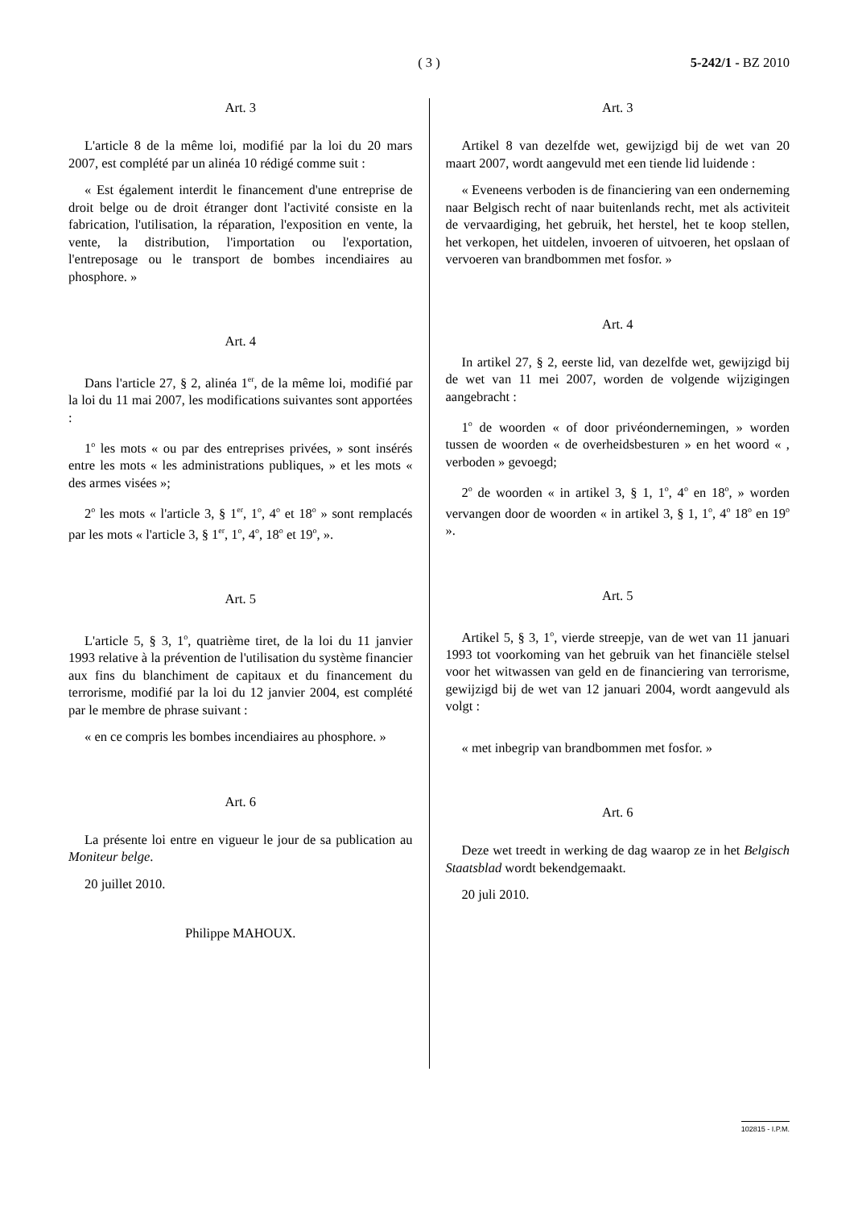( 3 )
5-242/1 - BZ 2010
Art. 3
L'article 8 de la même loi, modifié par la loi du 20 mars 2007, est complété par un alinéa 10 rédigé comme suit :
« Est également interdit le financement d'une entreprise de droit belge ou de droit étranger dont l'activité consiste en la fabrication, l'utilisation, la réparation, l'exposition en vente, la vente, la distribution, l'importation ou l'exportation, l'entreposage ou le transport de bombes incendiaires au phosphore. »
Art. 4
Dans l'article 27, § 2, alinéa 1<sup>er</sup>, de la même loi, modifié par la loi du 11 mai 2007, les modifications suivantes sont apportées :
1<sup>o</sup> les mots « ou par des entreprises privées, » sont insérés entre les mots « les administrations publiques, » et les mots « des armes visées »;
2<sup>o</sup> les mots « l'article 3, § 1<sup>er</sup>, 1<sup>o</sup>, 4<sup>o</sup> et 18<sup>o</sup> » sont remplacés par les mots « l'article 3, § 1<sup>er</sup>, 1<sup>o</sup>, 4<sup>o</sup>, 18<sup>o</sup> et 19<sup>o</sup>, ».
Art. 5
L'article 5, § 3, 1<sup>o</sup>, quatrième tiret, de la loi du 11 janvier 1993 relative à la prévention de l'utilisation du système financier aux fins du blanchiment de capitaux et du financement du terrorisme, modifié par la loi du 12 janvier 2004, est complété par le membre de phrase suivant :
« en ce compris les bombes incendiaires au phosphore. »
Art. 6
La présente loi entre en vigueur le jour de sa publication au Moniteur belge.
20 juillet 2010.
Philippe MAHOUX.
Art. 3
Artikel 8 van dezelfde wet, gewijzigd bij de wet van 20 maart 2007, wordt aangevuld met een tiende lid luidende :
« Eveneens verboden is de financiering van een onderneming naar Belgisch recht of naar buitenlands recht, met als activiteit de vervaardiging, het gebruik, het herstel, het te koop stellen, het verkopen, het uitdelen, invoeren of uitvoeren, het opslaan of vervoeren van brandbommen met fosfor. »
Art. 4
In artikel 27, § 2, eerste lid, van dezelfde wet, gewijzigd bij de wet van 11 mei 2007, worden de volgende wijzigingen aangebracht :
1<sup>o</sup> de woorden « of door privéondernemingen, » worden tussen de woorden « de overheidsbesturen » en het woord « , verboden » gevoegd;
2<sup>o</sup> de woorden « in artikel 3, § 1, 1<sup>o</sup>, 4<sup>o</sup> en 18<sup>o</sup>, » worden vervangen door de woorden « in artikel 3, § 1, 1<sup>o</sup>, 4<sup>o</sup> 18<sup>o</sup> en 19<sup>o</sup> ».
Art. 5
Artikel 5, § 3, 1<sup>o</sup>, vierde streepje, van de wet van 11 januari 1993 tot voorkoming van het gebruik van het financiële stelsel voor het witwassen van geld en de financiering van terrorisme, gewijzigd bij de wet van 12 januari 2004, wordt aangevuld als volgt :
« met inbegrip van brandbommen met fosfor. »
Art. 6
Deze wet treedt in werking de dag waarop ze in het Belgisch Staatsblad wordt bekendgemaakt.
20 juli 2010.
102815 - I.P.M.